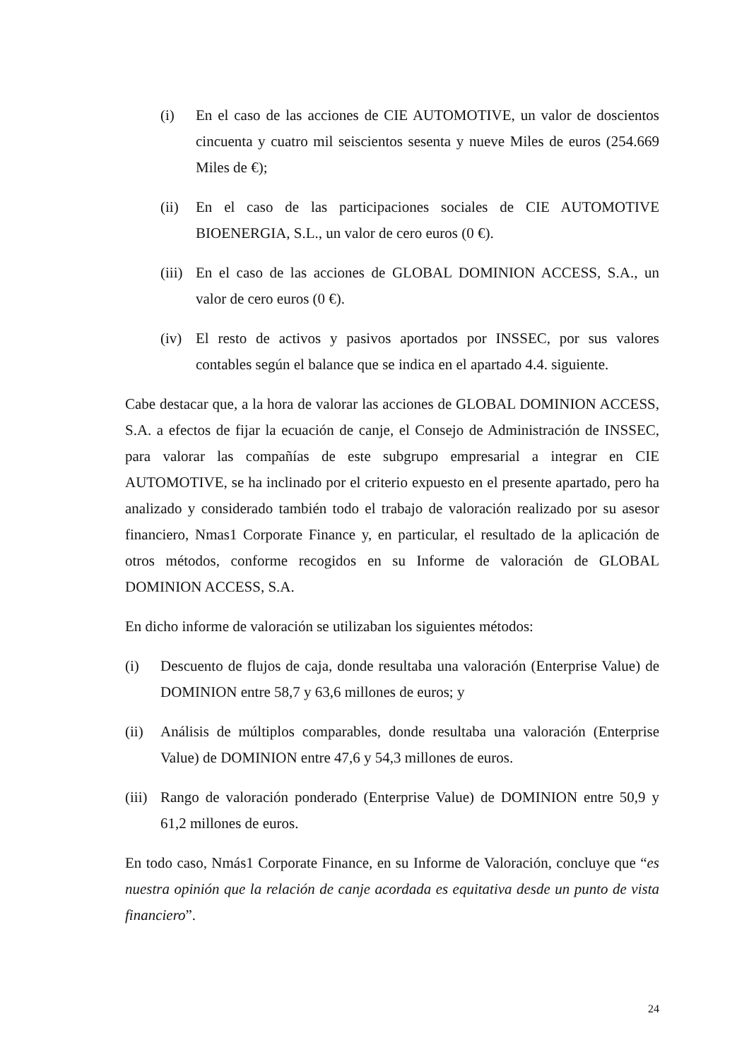(i) En el caso de las acciones de CIE AUTOMOTIVE, un valor de doscientos cincuenta y cuatro mil seiscientos sesenta y nueve Miles de euros (254.669 Miles de €);
(ii) En el caso de las participaciones sociales de CIE AUTOMOTIVE BIOENERGIA, S.L., un valor de cero euros (0 €).
(iii) En el caso de las acciones de GLOBAL DOMINION ACCESS, S.A., un valor de cero euros (0 €).
(iv) El resto de activos y pasivos aportados por INSSEC, por sus valores contables según el balance que se indica en el apartado 4.4. siguiente.
Cabe destacar que, a la hora de valorar las acciones de GLOBAL DOMINION ACCESS, S.A. a efectos de fijar la ecuación de canje, el Consejo de Administración de INSSEC, para valorar las compañías de este subgrupo empresarial a integrar en CIE AUTOMOTIVE, se ha inclinado por el criterio expuesto en el presente apartado, pero ha analizado y considerado también todo el trabajo de valoración realizado por su asesor financiero, Nmas1 Corporate Finance y, en particular, el resultado de la aplicación de otros métodos, conforme recogidos en su Informe de valoración de GLOBAL DOMINION ACCESS, S.A.
En dicho informe de valoración se utilizaban los siguientes métodos:
(i) Descuento de flujos de caja, donde resultaba una valoración (Enterprise Value) de DOMINION entre 58,7 y 63,6 millones de euros; y
(ii) Análisis de múltiplos comparables, donde resultaba una valoración (Enterprise Value) de DOMINION entre 47,6 y 54,3 millones de euros.
(iii) Rango de valoración ponderado (Enterprise Value) de DOMINION entre 50,9 y 61,2 millones de euros.
En todo caso, Nmás1 Corporate Finance, en su Informe de Valoración, concluye que “es nuestra opinión que la relación de canje acordada es equitativa desde un punto de vista financiero”.
24